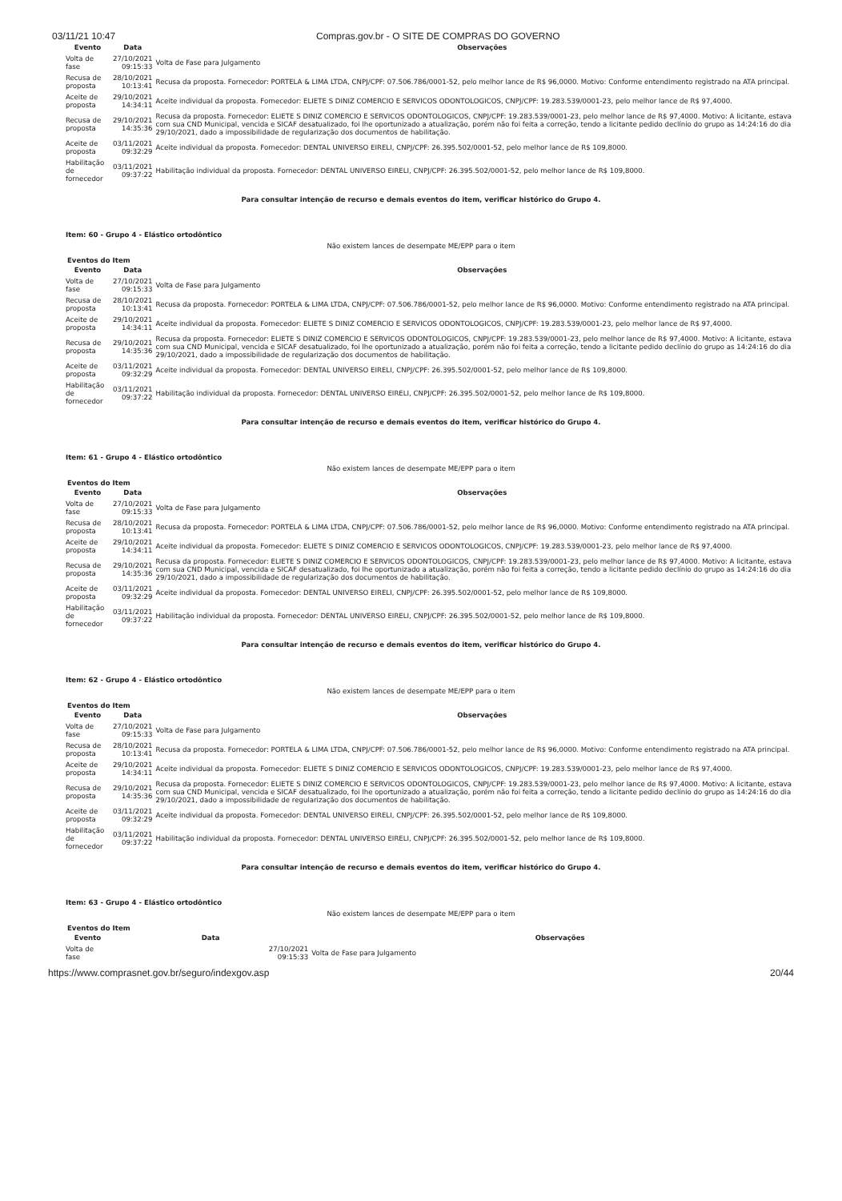03/11/21 10:47 Compras.gov.br - O SITE DE COMPRAS DO GOVERNO
| Evento | Data | Observações |
| --- | --- | --- |
| Volta de fase | 27/10/2021 09:15:33 | Volta de Fase para Julgamento |
| Recusa de proposta | 28/10/2021 10:13:41 | Recusa da proposta. Fornecedor: PORTELA & LIMA LTDA, CNPJ/CPF: 07.506.786/0001-52, pelo melhor lance de R$ 96,0000. Motivo: Conforme entendimento registrado na ATA principal. |
| Aceite de proposta | 29/10/2021 14:34:11 | Aceite individual da proposta. Fornecedor: ELIETE S DINIZ COMERCIO E SERVICOS ODONTOLOGICOS, CNPJ/CPF: 19.283.539/0001-23, pelo melhor lance de R$ 97,4000. |
| Recusa de proposta | 29/10/2021 14:35:36 | Recusa da proposta. Fornecedor: ELIETE S DINIZ COMERCIO E SERVICOS ODONTOLOGICOS, CNPJ/CPF: 19.283.539/0001-23, pelo melhor lance de R$ 97,4000. Motivo: A licitante, estava com sua CND Municipal, vencida e SICAF desatualizado, foi lhe oportunizado a atualização, porém não foi feita a correção, tendo a licitante pedido declínio do grupo as 14:24:16 do dia 29/10/2021, dado a impossibilidade de regularização dos documentos de habilitação. |
| Aceite de proposta | 03/11/2021 09:32:29 | Aceite individual da proposta. Fornecedor: DENTAL UNIVERSO EIRELI, CNPJ/CPF: 26.395.502/0001-52, pelo melhor lance de R$ 109,8000. |
| Habilitação de fornecedor | 03/11/2021 09:37:22 | Habilitação individual da proposta. Fornecedor: DENTAL UNIVERSO EIRELI, CNPJ/CPF: 26.395.502/0001-52, pelo melhor lance de R$ 109,8000. |
Para consultar intenção de recurso e demais eventos do item, verificar histórico do Grupo 4.
Item: 60 - Grupo 4 - Elástico ortodôntico
Não existem lances de desempate ME/EPP para o item
Eventos do Item
| Evento | Data | Observações |
| --- | --- | --- |
| Volta de fase | 27/10/2021 09:15:33 | Volta de Fase para Julgamento |
| Recusa de proposta | 28/10/2021 10:13:41 | Recusa da proposta. Fornecedor: PORTELA & LIMA LTDA, CNPJ/CPF: 07.506.786/0001-52, pelo melhor lance de R$ 96,0000. Motivo: Conforme entendimento registrado na ATA principal. |
| Aceite de proposta | 29/10/2021 14:34:11 | Aceite individual da proposta. Fornecedor: ELIETE S DINIZ COMERCIO E SERVICOS ODONTOLOGICOS, CNPJ/CPF: 19.283.539/0001-23, pelo melhor lance de R$ 97,4000. |
| Recusa de proposta | 29/10/2021 14:35:36 | Recusa da proposta. Fornecedor: ELIETE S DINIZ COMERCIO E SERVICOS ODONTOLOGICOS, CNPJ/CPF: 19.283.539/0001-23, pelo melhor lance de R$ 97,4000. Motivo: A licitante, estava com sua CND Municipal, vencida e SICAF desatualizado, foi lhe oportunizado a atualização, porém não foi feita a correção, tendo a licitante pedido declínio do grupo as 14:24:16 do dia 29/10/2021, dado a impossibilidade de regularização dos documentos de habilitação. |
| Aceite de proposta | 03/11/2021 09:32:29 | Aceite individual da proposta. Fornecedor: DENTAL UNIVERSO EIRELI, CNPJ/CPF: 26.395.502/0001-52, pelo melhor lance de R$ 109,8000. |
| Habilitação de fornecedor | 03/11/2021 09:37:22 | Habilitação individual da proposta. Fornecedor: DENTAL UNIVERSO EIRELI, CNPJ/CPF: 26.395.502/0001-52, pelo melhor lance de R$ 109,8000. |
Para consultar intenção de recurso e demais eventos do item, verificar histórico do Grupo 4.
Item: 61 - Grupo 4 - Elástico ortodôntico
Não existem lances de desempate ME/EPP para o item
Eventos do Item
| Evento | Data | Observações |
| --- | --- | --- |
| Volta de fase | 27/10/2021 09:15:33 | Volta de Fase para Julgamento |
| Recusa de proposta | 28/10/2021 10:13:41 | Recusa da proposta. Fornecedor: PORTELA & LIMA LTDA, CNPJ/CPF: 07.506.786/0001-52, pelo melhor lance de R$ 96,0000. Motivo: Conforme entendimento registrado na ATA principal. |
| Aceite de proposta | 29/10/2021 14:34:11 | Aceite individual da proposta. Fornecedor: ELIETE S DINIZ COMERCIO E SERVICOS ODONTOLOGICOS, CNPJ/CPF: 19.283.539/0001-23, pelo melhor lance de R$ 97,4000. |
| Recusa de proposta | 29/10/2021 14:35:36 | Recusa da proposta. Fornecedor: ELIETE S DINIZ COMERCIO E SERVICOS ODONTOLOGICOS, CNPJ/CPF: 19.283.539/0001-23, pelo melhor lance de R$ 97,4000. Motivo: A licitante, estava com sua CND Municipal, vencida e SICAF desatualizado, foi lhe oportunizado a atualização, porém não foi feita a correção, tendo a licitante pedido declínio do grupo as 14:24:16 do dia 29/10/2021, dado a impossibilidade de regularização dos documentos de habilitação. |
| Aceite de proposta | 03/11/2021 09:32:29 | Aceite individual da proposta. Fornecedor: DENTAL UNIVERSO EIRELI, CNPJ/CPF: 26.395.502/0001-52, pelo melhor lance de R$ 109,8000. |
| Habilitação de fornecedor | 03/11/2021 09:37:22 | Habilitação individual da proposta. Fornecedor: DENTAL UNIVERSO EIRELI, CNPJ/CPF: 26.395.502/0001-52, pelo melhor lance de R$ 109,8000. |
Para consultar intenção de recurso e demais eventos do item, verificar histórico do Grupo 4.
Item: 62 - Grupo 4 - Elástico ortodôntico
Não existem lances de desempate ME/EPP para o item
Eventos do Item
| Evento | Data | Observações |
| --- | --- | --- |
| Volta de fase | 27/10/2021 09:15:33 | Volta de Fase para Julgamento |
| Recusa de proposta | 28/10/2021 10:13:41 | Recusa da proposta. Fornecedor: PORTELA & LIMA LTDA, CNPJ/CPF: 07.506.786/0001-52, pelo melhor lance de R$ 96,0000. Motivo: Conforme entendimento registrado na ATA principal. |
| Aceite de proposta | 29/10/2021 14:34:11 | Aceite individual da proposta. Fornecedor: ELIETE S DINIZ COMERCIO E SERVICOS ODONTOLOGICOS, CNPJ/CPF: 19.283.539/0001-23, pelo melhor lance de R$ 97,4000. |
| Recusa de proposta | 29/10/2021 14:35:36 | Recusa da proposta. Fornecedor: ELIETE S DINIZ COMERCIO E SERVICOS ODONTOLOGICOS, CNPJ/CPF: 19.283.539/0001-23, pelo melhor lance de R$ 97,4000. Motivo: A licitante, estava com sua CND Municipal, vencida e SICAF desatualizado, foi lhe oportunizado a atualização, porém não foi feita a correção, tendo a licitante pedido declínio do grupo as 14:24:16 do dia 29/10/2021, dado a impossibilidade de regularização dos documentos de habilitação. |
| Aceite de proposta | 03/11/2021 09:32:29 | Aceite individual da proposta. Fornecedor: DENTAL UNIVERSO EIRELI, CNPJ/CPF: 26.395.502/0001-52, pelo melhor lance de R$ 109,8000. |
| Habilitação de fornecedor | 03/11/2021 09:37:22 | Habilitação individual da proposta. Fornecedor: DENTAL UNIVERSO EIRELI, CNPJ/CPF: 26.395.502/0001-52, pelo melhor lance de R$ 109,8000. |
Para consultar intenção de recurso e demais eventos do item, verificar histórico do Grupo 4.
Item: 63 - Grupo 4 - Elástico ortodôntico
Não existem lances de desempate ME/EPP para o item
Eventos do Item
| Evento | Data | Observações |
| --- | --- | --- |
| Volta de fase | 27/10/2021 09:15:33 | Volta de Fase para Julgamento |
https://www.comprasnet.gov.br/seguro/indexgov.asp
20/44